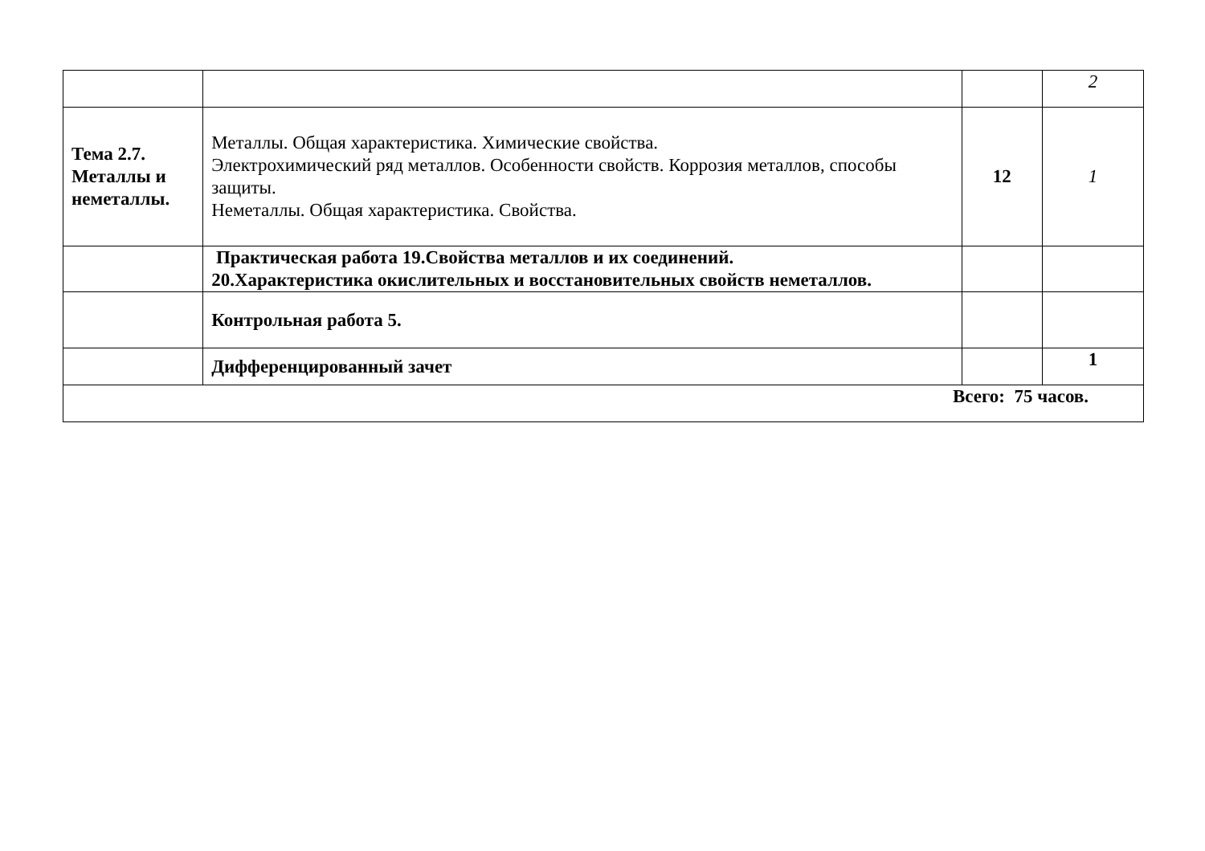| | | | 2 |
| Тема 2.7. Металлы и неметаллы. | Металлы. Общая характеристика. Химические свойства. Электрохимический ряд металлов. Особенности свойств. Коррозия металлов, способы защиты. Неметаллы. Общая характеристика. Свойства. | 12 | 1 |
| | Практическая работа 19.Свойства металлов и их соединений. 20.Характеристика окислительных и восстановительных свойств неметаллов. | | |
| | Контрольная работа 5. | | |
| | Дифференцированный зачет | | 1 |
| Всего: 75 часов. | | | |